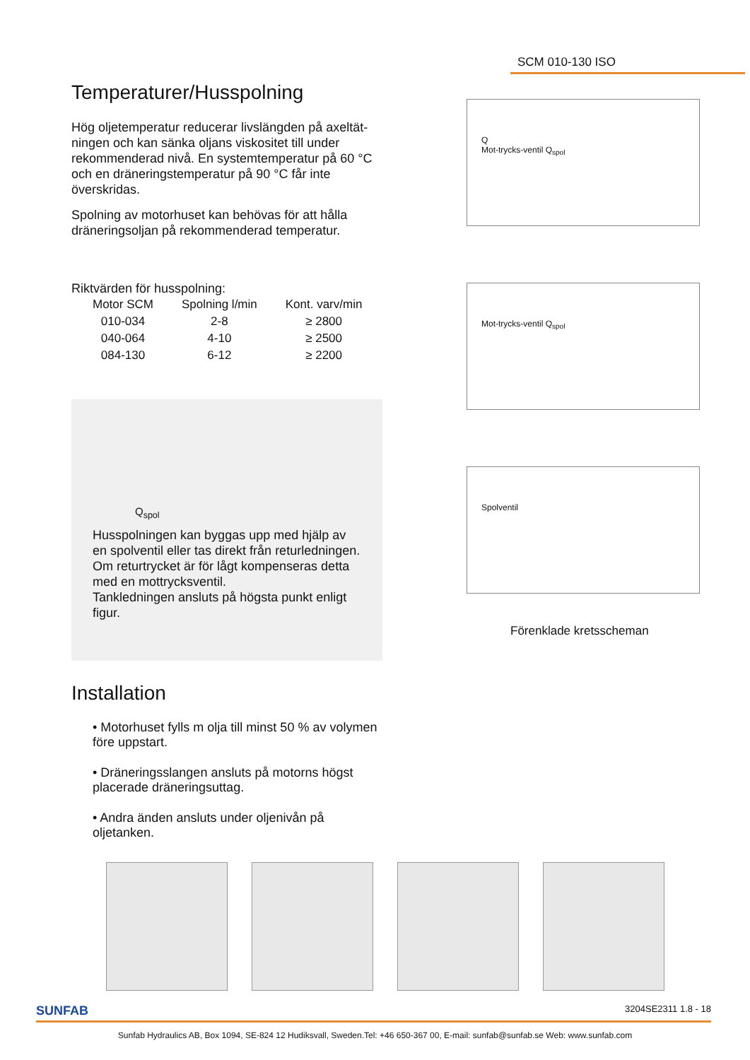SCM 010-130 ISO
Temperaturer/Husspolning
Hög oljetemperatur reducerar livslängden på axeltät­ningen och kan sänka oljans viskositet till under rekom­menderad nivå. En systemtemperatur på 60 °C och en dräneringstemperatur på 90 °C får inte överskridas.
Spolning av motorhuset kan behövas för att hålla dräne­ringsoljan på rekommenderad temperatur.
Riktvärden för husspolning:
| Motor SCM | Spolning l/min | Kont. varv/min |
| --- | --- | --- |
| 010-034 | 2-8 | ≥ 2800 |
| 040-064 | 4-10 | ≥ 2500 |
| 084-130 | 6-12 | ≥ 2200 |
Q<sub>spol</sub>
Husspolningen kan byggas upp med hjälp av en spolventil eller tas direkt från returledning­en. Om returtrycket är för lågt kompenseras detta med en mottrycksventil.
Tankledningen ansluts på högsta punkt enligt figur.
Installation
• Motorhuset fylls m olja till minst 50 % av volymen före uppstart.
• Dräneringsslangen ansluts på motorns högst placerade dräneringsuttag.
• Andra änden ansluts under oljenivån på oljetanken.
Q
Mot-trycks-ventil Q<sub>spol</sub>
Mot-trycks-ventil Q<sub>spol</sub>
Spolventil
Förenklade kretsscheman
SUNFAB 3204SE2311 1.8 - 18
Sunfab Hydraulics AB, Box 1094, SE-824 12 Hudiksvall, Sweden.Tel: +46 650-367 00, E-mail: sunfab@sunfab.se Web: www.sunfab.com